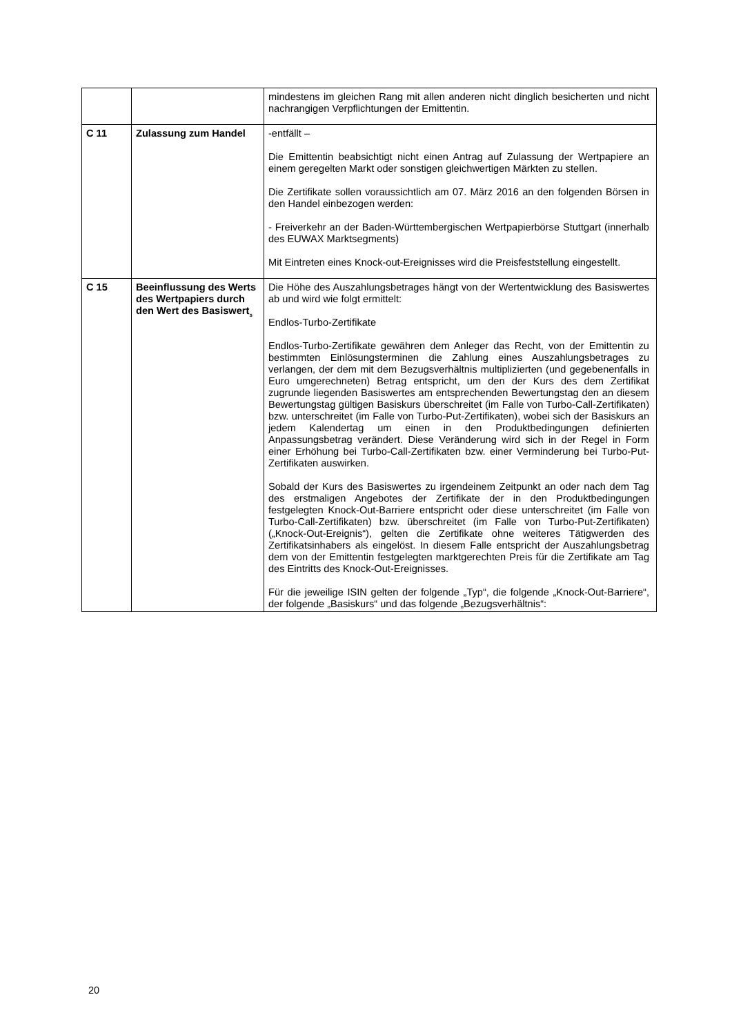| | | mindestens im gleichen Rang mit allen anderen nicht dinglich besicherten und nicht nachrangigen Verpflichtungen der Emittentin. |
| C 11 | Zulassung zum Handel | -entfällt – Die Emittentin beabsichtigt nicht einen Antrag auf Zulassung der Wertpapiere an einem geregelten Markt oder sonstigen gleichwertigen Märkten zu stellen. Die Zertifikate sollen voraussichtlich am 07. März 2016 an den folgenden Börsen in den Handel einbezogen werden: - Freiverkehr an der Baden-Württembergischen Wertpapierbörse Stuttgart (innerhalb des EUWAX Marktsegments) Mit Eintreten eines Knock-out-Ereignisses wird die Preisfeststellung eingestellt. |
| C 15 | Beeinflussung des Werts des Wertpapiers durch den Wert des Basiswert<sub>s</sub> | Die Höhe des Auszahlungsbetrages hängt von der Wertentwicklung des Basiswertes ab und wird wie folgt ermittelt: Endlos-Turbo-Zertifikate Endlos-Turbo-Zertifikate gewähren dem Anleger das Recht, von der Emittentin zu bestimmten Einlösungsterminen die Zahlung eines Auszahlungsbetrages zu verlangen, der dem mit dem Bezugsverhältnis multiplizierten (und gegebenenfalls in Euro umgerechneten) Betrag entspricht, um den der Kurs des dem Zertifikat zugrunde liegenden Basiswertes am entsprechenden Bewertungstag den an diesem Bewertungstag gültigen Basiskurs überschreitet (im Falle von Turbo-Call-Zertifikaten) bzw. unterschreitet (im Falle von Turbo-Put-Zertifikaten), wobei sich der Basiskurs an jedem Kalendertag um einen in den Produktbedingungen definierten Anpassungsbetrag verändert. Diese Veränderung wird sich in der Regel in Form einer Erhöhung bei Turbo-Call-Zertifikaten bzw. einer Verminderung bei Turbo-Put-Zertifikaten auswirken. Sobald der Kurs des Basiswertes zu irgendeinem Zeitpunkt an oder nach dem Tag des erstmaligen Angebotes der Zertifikate der in den Produktbedingungen festgelegten Knock-Out-Barriere entspricht oder diese unterschreitet (im Falle von Turbo-Call-Zertifikaten) bzw. überschreitet (im Falle von Turbo-Put-Zertifikaten) („Knock-Out-Ereignis“), gelten die Zertifikate ohne weiteres Tätigwerden des Zertifikatsinhabers als eingelöst. In diesem Falle entspricht der Auszahlungsbetrag dem von der Emittentin festgelegten marktgerechten Preis für die Zertifikate am Tag des Eintritts des Knock-Out-Ereignisses. Für die jeweilige ISIN gelten der folgende „Typ“, die folgende „Knock-Out-Barriere“, der folgende „Basiskurs“ und das folgende „Bezugsverhältnis“: |
20